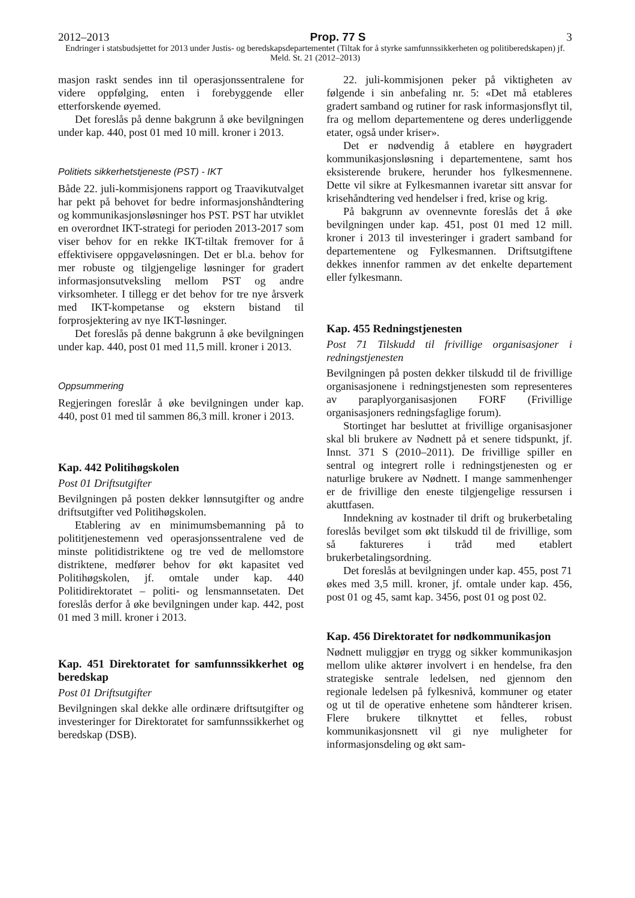2012–2013 Prop. 77 S 3
Endringer i statsbudsjettet for 2013 under Justis- og beredskapsdepartementet (Tiltak for å styrke samfunnssikkerheten og politiberedskapen) jf. Meld. St. 21 (2012–2013)
masjon raskt sendes inn til operasjonssentralene for videre oppfølging, enten i forebyggende eller etterforskende øyemed.
Det foreslås på denne bakgrunn å øke bevilgningen under kap. 440, post 01 med 10 mill. kroner i 2013.
Politiets sikkerhetstjeneste (PST) - IKT
Både 22. juli-kommisjonens rapport og Traavikutvalget har pekt på behovet for bedre informasjonshåndtering og kommunikasjonsløsninger hos PST. PST har utviklet en overordnet IKT-strategi for perioden 2013-2017 som viser behov for en rekke IKT-tiltak fremover for å effektivisere oppgaveløsningen. Det er bl.a. behov for mer robuste og tilgjengelige løsninger for gradert informasjonsutveksling mellom PST og andre virksomheter. I tillegg er det behov for tre nye årsverk med IKT-kompetanse og ekstern bistand til forprosjektering av nye IKT-løsninger.
Det foreslås på denne bakgrunn å øke bevilgningen under kap. 440, post 01 med 11,5 mill. kroner i 2013.
Oppsummering
Regjeringen foreslår å øke bevilgningen under kap. 440, post 01 med til sammen 86,3 mill. kroner i 2013.
Kap. 442 Politihøgskolen
Post 01 Driftsutgifter
Bevilgningen på posten dekker lønnsutgifter og andre driftsutgifter ved Politihøgskolen.
Etablering av en minimumsbemanning på to polititjenestemenn ved operasjonssentralene ved de minste politidistriktene og tre ved de mellomstore distriktene, medfører behov for økt kapasitet ved Politihøgskolen, jf. omtale under kap. 440 Politidirektoratet – politi- og lensmannsetaten. Det foreslås derfor å øke bevilgningen under kap. 442, post 01 med 3 mill. kroner i 2013.
Kap. 451 Direktoratet for samfunnssikkerhet og beredskap
Post 01 Driftsutgifter
Bevilgningen skal dekke alle ordinære driftsutgifter og investeringer for Direktoratet for samfunnssikkerhet og beredskap (DSB).
22. juli-kommisjonen peker på viktigheten av følgende i sin anbefaling nr. 5: «Det må etableres gradert samband og rutiner for rask informasjonsflyt til, fra og mellom departementene og deres underliggende etater, også under kriser».
Det er nødvendig å etablere en høygradert kommunikasjonsløsning i departementene, samt hos eksisterende brukere, herunder hos fylkesmennene. Dette vil sikre at Fylkesmannen ivaretar sitt ansvar for krisehåndtering ved hendelser i fred, krise og krig.
På bakgrunn av ovennevnte foreslås det å øke bevilgningen under kap. 451, post 01 med 12 mill. kroner i 2013 til investeringer i gradert samband for departementene og Fylkesmannen. Driftsutgiftene dekkes innenfor rammen av det enkelte departement eller fylkesmann.
Kap. 455 Redningstjenesten
Post 71 Tilskudd til frivillige organisasjoner i redningstjenesten
Bevilgningen på posten dekker tilskudd til de frivillige organisasjonene i redningstjenesten som representeres av paraplyorganisasjonen FORF (Frivillige organisasjoners redningsfaglige forum).
Stortinget har besluttet at frivillige organisasjoner skal bli brukere av Nødnett på et senere tidspunkt, jf. Innst. 371 S (2010–2011). De frivillige spiller en sentral og integrert rolle i redningstjenesten og er naturlige brukere av Nødnett. I mange sammenhenger er de frivillige den eneste tilgjengelige ressursen i akuttfasen.
Inndekning av kostnader til drift og brukerbetaling foreslås bevilget som økt tilskudd til de frivillige, som så faktureres i tråd med etablert brukerbetalingsordning.
Det foreslås at bevilgningen under kap. 455, post 71 økes med 3,5 mill. kroner, jf. omtale under kap. 456, post 01 og 45, samt kap. 3456, post 01 og post 02.
Kap. 456 Direktoratet for nødkommunikasjon
Nødnett muliggjør en trygg og sikker kommunikasjon mellom ulike aktører involvert i en hendelse, fra den strategiske sentrale ledelsen, ned gjennom den regionale ledelsen på fylkesnivå, kommuner og etater og ut til de operative enhetene som håndterer krisen. Flere brukere tilknyttet et felles, robust kommunikasjonsnett vil gi nye muligheter for informasjonsdeling og økt sam-